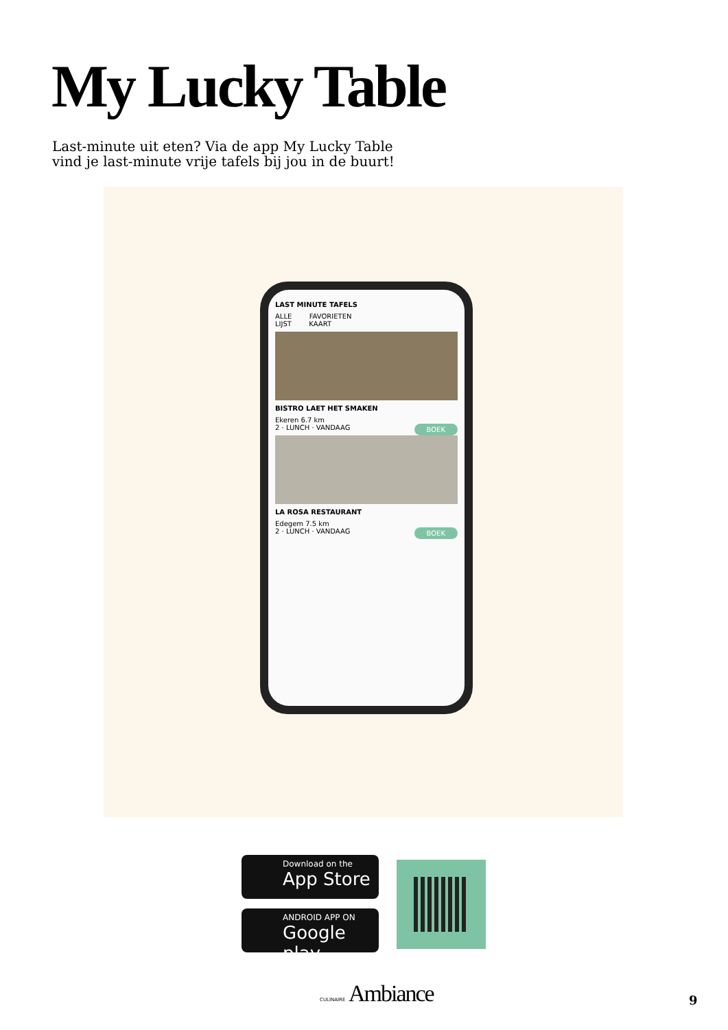My Lucky Table
Last-minute uit eten? Via de app My Lucky Table vind je last-minute vrije tafels bij jou in de buurt!
LAST MINUTE TAFELS
ALLE FAVORIETEN
LIJST KAART
BISTRO LAET HET SMAKEN
Ekeren 6.7 km
2 · LUNCH · VANDAAG BOEK
LA ROSA RESTAURANT
Edegem 7.5 km
2 · LUNCH · VANDAAG BOEK
Download on the
App Store
ANDROID APP ON
Google play
CULINAIRE Ambiance 9